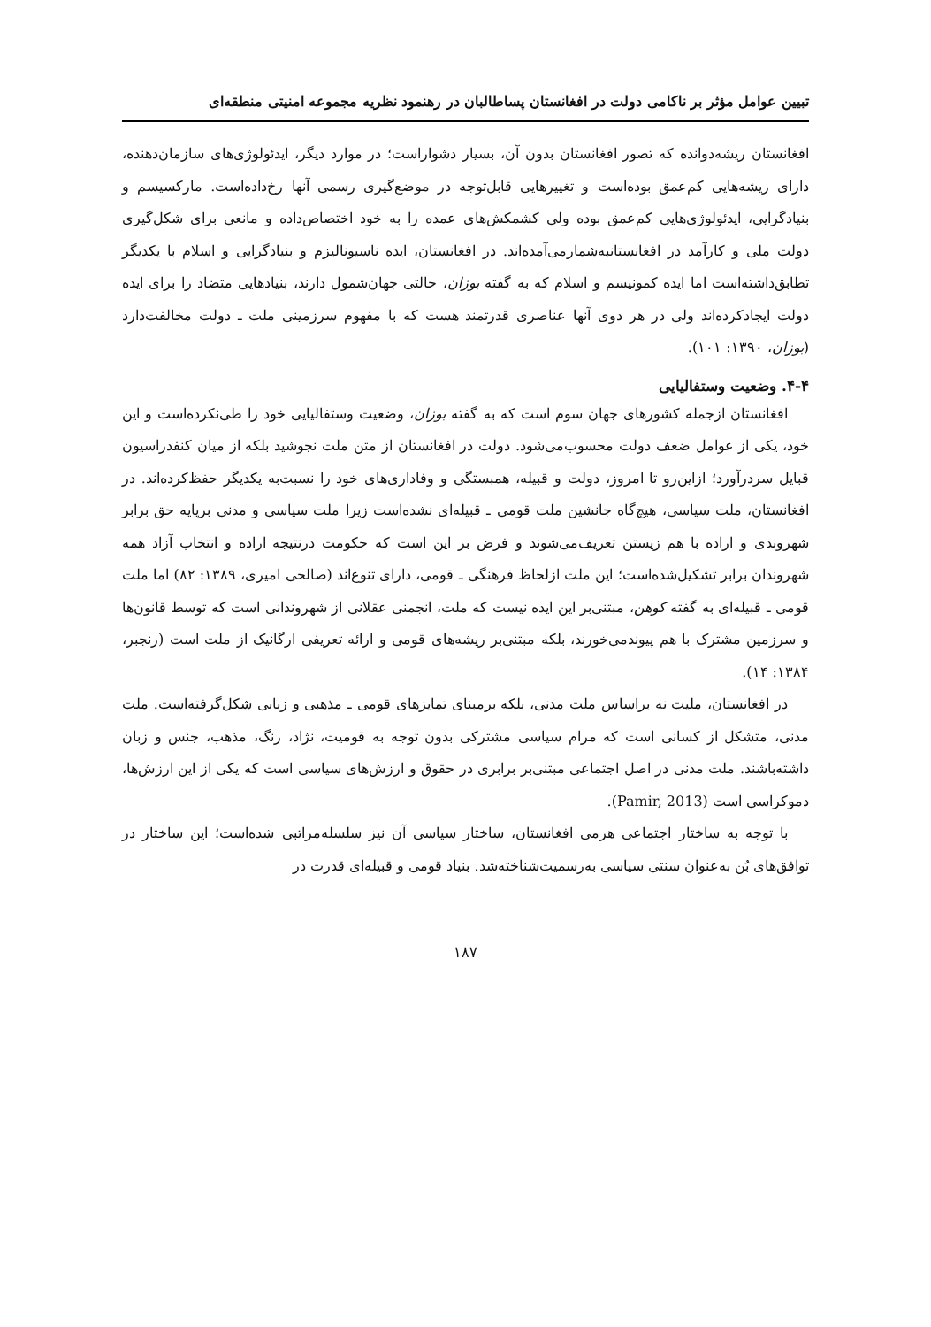تبیین عوامل مؤثر بر ناکامی دولت در افغانستان پساطالبان در رهنمود نظریه مجموعه امنیتی منطقه‌ای
افغانستان ریشه‌دوانده که تصور افغانستان بدون آن، بسیار دشواراست؛ در موارد دیگر، ایدئولوژی‌های سازمان‌دهنده، دارای ریشه‌هایی کم‌عمق بوده‌است و تغییرهایی قابل‌توجه در موضع‌گیری رسمی آنها رخ‌داده‌است. مارکسیسم و بنیادگرایی، ایدئولوژی‌هایی کم‌عمق بوده ولی کشمکش‌های عمده را به خود اختصاص‌داده و مانعی برای شکل‌گیری دولت ملی و کارآمد در افغانستانبه‌شمارمی‌آمده‌اند. در افغانستان، ایده ناسیونالیزم و بنیادگرایی و اسلام با یکدیگر تطابق‌داشته‌است اما ایده کمونیسم و اسلام که به گفته بوزان، حالتی جهان‌شمول دارند، بنیادهایی متضاد را برای ایده دولت ایجادکرده‌اند ولی در هر دوی آنها عناصری قدرتمند هست که با مفهوم سرزمینی ملت ـ دولت مخالفت‌دارد (بوزان، ۱۳۹۰: ۱۰۱).
۴-۴. وضعیت وستفالیایی
افغانستان ازجمله کشورهای جهان سوم است که به گفته بوزان، وضعیت وستفالیایی خود را طی‌نکرده‌است و این خود، یکی از عوامل ضعف دولت محسوب‌می‌شود. دولت در افغانستان از متن ملت نجوشید بلکه از میان کنفدراسیون قبایل سردرآورد؛ ازاین‌رو تا امروز، دولت و قبیله، همبستگی و وفاداری‌های خود را نسبت‌به یکدیگر حفظ‌کرده‌اند. در افغانستان، ملت سیاسی، هیچ‌گاه جانشین ملت قومی ـ قبیله‌ای نشده‌است زیرا ملت سیاسی و مدنی برپایه حق برابر شهروندی و اراده با هم زیستن تعریف‌می‌شوند و فرض بر این است که حکومت درنتیجه اراده و انتخاب آزاد همه شهروندان برابر تشکیل‌شده‌است؛ این ملت ازلحاظ فرهنگی ـ قومی، دارای تنوع‌اند (صالحی امیری، ۱۳۸۹: ۸۲) اما ملت قومی ـ قبیله‌ای به گفته کوهن، مبتنی‌بر این ایده نیست که ملت، انجمنی عقلانی از شهروندانی است که توسط قانون‌ها و سرزمین مشترک با هم پیوندمی‌خورند، بلکه مبتنی‌بر ریشه‌های قومی و ارائه تعریفی ارگانیک از ملت است (رنجبر، ۱۳۸۴: ۱۴).
در افغانستان، ملیت نه براساس ملت مدنی، بلکه برمبنای تمایزهای قومی ـ مذهبی و زبانی شکل‌گرفته‌است. ملت مدنی، متشکل از کسانی است که مرام سیاسی مشترکی بدون توجه به قومیت، نژاد، رنگ، مذهب، جنس و زبان داشته‌باشند. ملت مدنی در اصل اجتماعی مبتنی‌بر برابری در حقوق و ارزش‌های سیاسی است که یکی از این ارزش‌ها، دموکراسی است (Pamir, 2013).
با توجه به ساختار اجتماعی هرمی افغانستان، ساختار سیاسی آن نیز سلسله‌مراتبی شده‌است؛ این ساختار در توافق‌های بُن به‌عنوان سنتی سیاسی به‌رسمیت‌شناخته‌شد. بنیاد قومی و قبیله‌ای قدرت در
۱۸۷